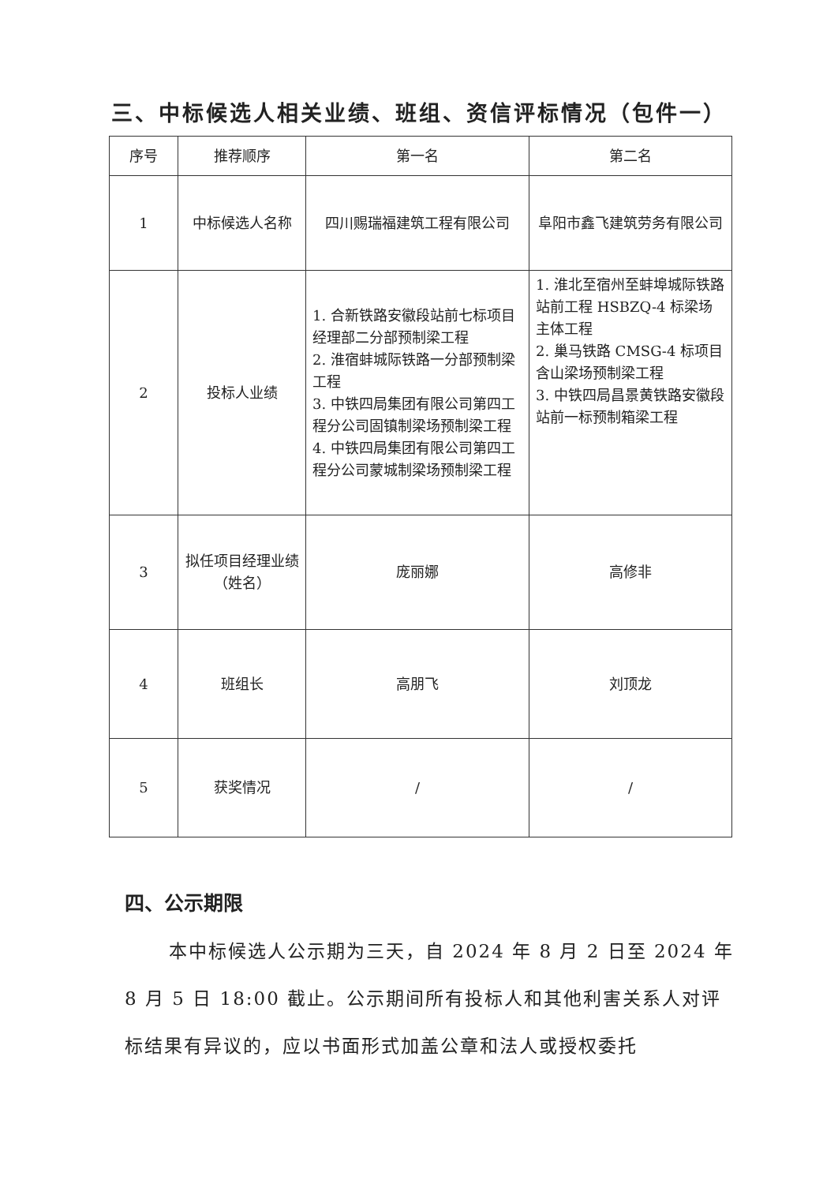三、中标候选人相关业绩、班组、资信评标情况（包件一）
| 序号 | 推荐顺序 | 第一名 | 第二名 |
| --- | --- | --- | --- |
| 1 | 中标候选人名称 | 四川赐瑞福建筑工程有限公司 | 阜阳市鑫飞建筑劳务有限公司 |
| 2 | 投标人业绩 | 1. 合新铁路安徽段站前七标项目经理部二分部预制梁工程 2. 淮宿蚌城际铁路一分部预制梁工程 3. 中铁四局集团有限公司第四工程分公司固镇制梁场预制梁工程 4. 中铁四局集团有限公司第四工程分公司蒙城制梁场预制梁工程 | 1. 淮北至宿州至蚌埠城际铁路站前工程 HSBZQ-4 标梁场主体工程 2. 巢马铁路 CMSG-4 标项目含山梁场预制梁工程 3. 中铁四局昌景黄铁路安徽段站前一标预制箱梁工程 |
| 3 | 拟任项目经理业绩（姓名） | 庞丽娜 | 高修非 |
| 4 | 班组长 | 高朋飞 | 刘顶龙 |
| 5 | 获奖情况 | / | / |
四、公示期限
本中标候选人公示期为三天，自 2024 年 8 月 2 日至 2024 年 8 月 5 日 18:00 截止。公示期间所有投标人和其他利害关系人对评标结果有异议的，应以书面形式加盖公章和法人或授权委托